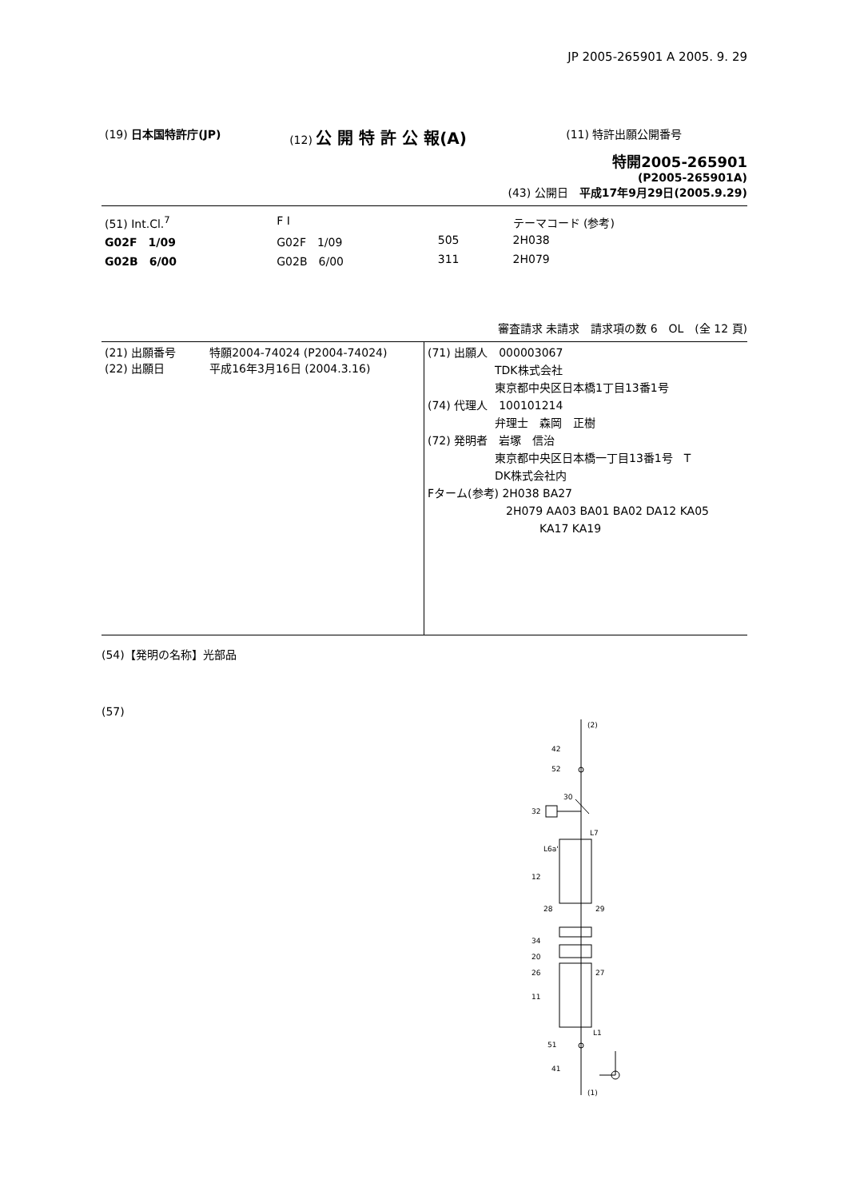JP 2005-265901 A 2005. 9. 29
| (19) 日本国特許庁(JP) | (12) 公 開 特 許 公 報(A) | (11) 特許出願公開番号 |
特開2005-265901
(P2005-265901A)
(43) 公開日　平成17年9月29日(2005.9.29)
| (51) Int.Cl.<sup>7</sup> | F I | | | テーマコード (参考) |
| G02F 1/09 | G02F 1/09 | 505 | | 2H038 |
| G02B 6/00 | G02B 6/00 | 311 | | 2H079 |
審査請求 未請求　請求項の数 6　OL　(全 12 頁)
| (21) 出願番号 特願2004-74024 (P2004-74024) (22) 出願日 平成16年3月16日 (2004.3.16) | (71) 出願人 000003067 TDK株式会社 東京都中央区日本橋1丁目13番1号 (74) 代理人 100101214 弁理士 森岡 正樹 (72) 発明者 岩塚 信治 東京都中央区日本橋一丁目13番1号 T DK株式会社内 Fターム(参考) 2H038 BA27 2H079 AA03 BA01 BA02 DA12 KA05 KA17 KA19 |
(54)【発明の名称】光部品
(57)
(2)
42
52
30
32
L7
L6a'
12
28
29
34
20
26
27
11
L1
51
41
(1)